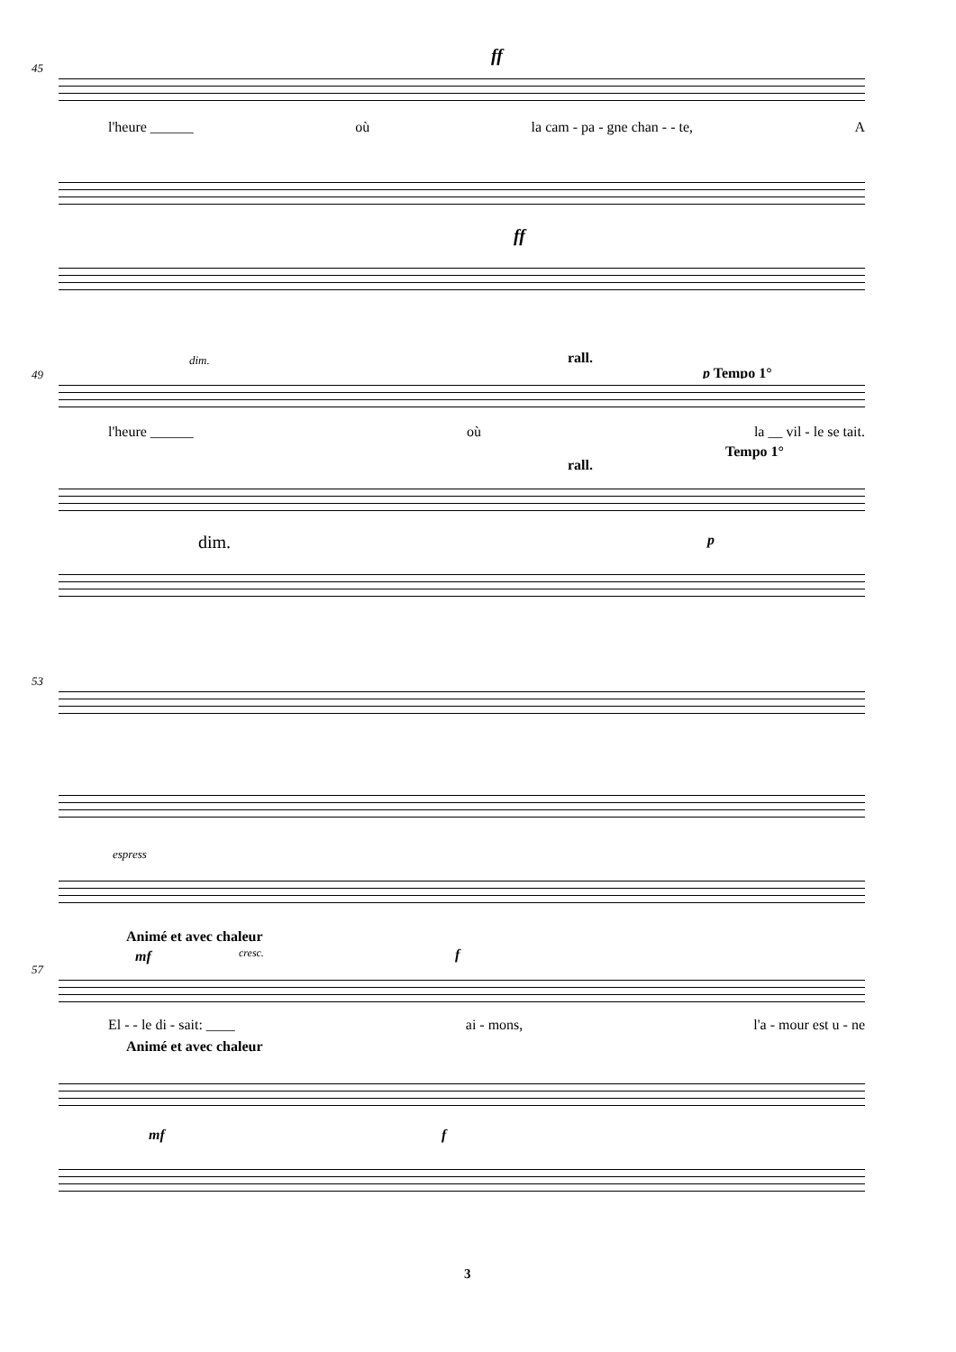45
ff
l'heure ______ où la cam - pa - gne chan - - te, A
ff
49
dim. rall.
p Tempo 1°
l'heure ______ où la __ vil - le se tait.
Tempo 1°
rall.
dim. p
53
espress
Animé et avec chaleur
57
mf cresc. f
El - - le di - sait: ____ ai - mons, l'a - mour est u - ne
Animé et avec chaleur
mf f
3